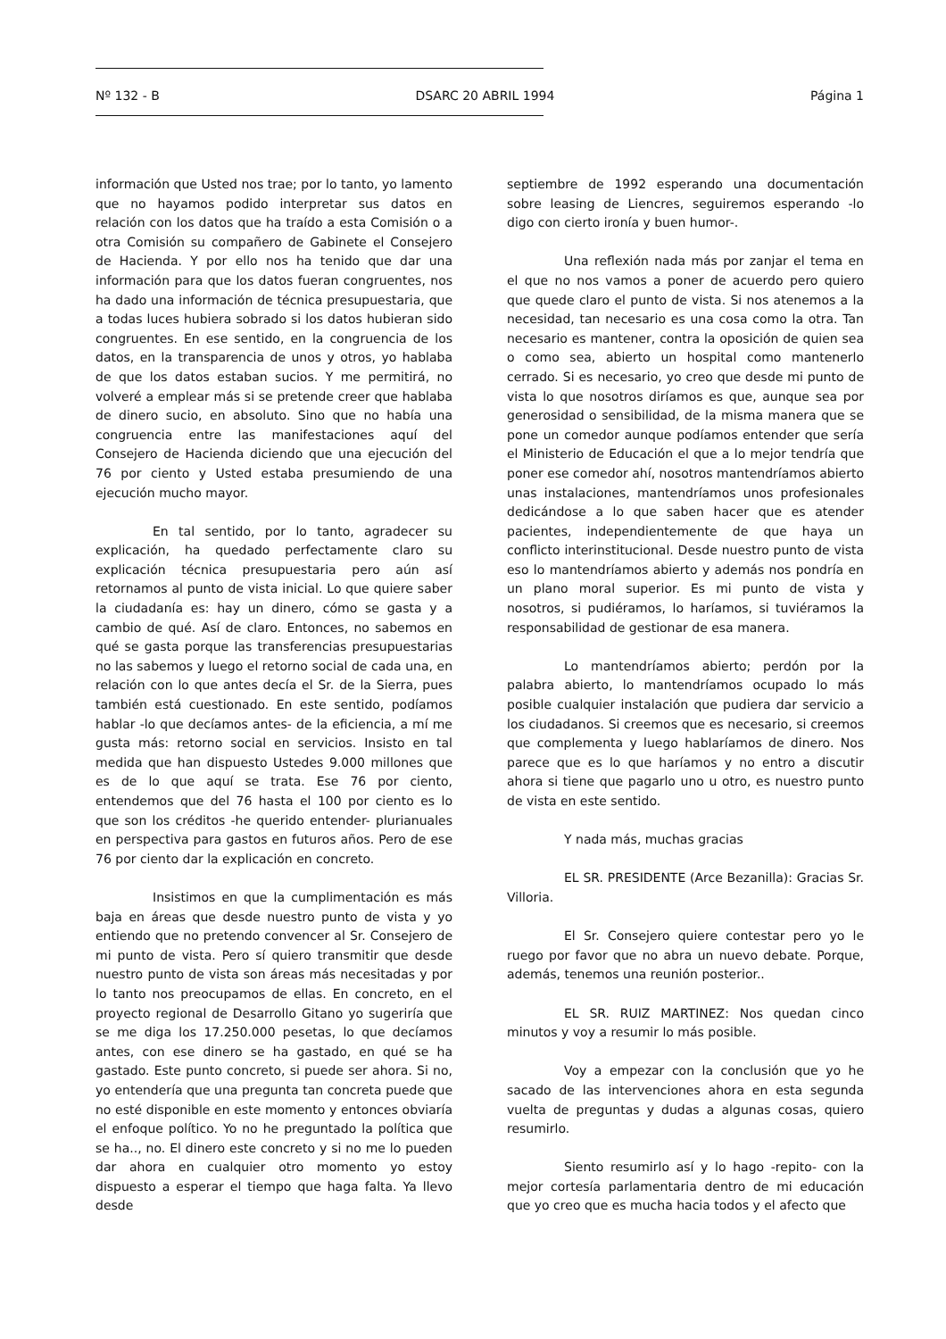Nº 132 - B DSARC 20 ABRIL 1994 Página 1
información que Usted nos trae; por lo tanto, yo lamento que no hayamos podido interpretar sus datos en relación con los datos que ha traído a esta Comisión o a otra Comisión su compañero de Gabinete el Consejero de Hacienda. Y por ello nos ha tenido que dar una información para que los datos fueran congruentes, nos ha dado una información de técnica presupuestaria, que a todas luces hubiera sobrado si los datos hubieran sido congruentes. En ese sentido, en la congruencia de los datos, en la transparencia de unos y otros, yo hablaba de que los datos estaban sucios. Y me permitirá, no volveré a emplear más si se pretende creer que hablaba de dinero sucio, en absoluto. Sino que no había una congruencia entre las manifestaciones aquí del Consejero de Hacienda diciendo que una ejecución del 76 por ciento y Usted estaba presumiendo de una ejecución mucho mayor.
En tal sentido, por lo tanto, agradecer su explicación, ha quedado perfectamente claro su explicación técnica presupuestaria pero aún así retornamos al punto de vista inicial. Lo que quiere saber la ciudadanía es: hay un dinero, cómo se gasta y a cambio de qué. Así de claro. Entonces, no sabemos en qué se gasta porque las transferencias presupuestarias no las sabemos y luego el retorno social de cada una, en relación con lo que antes decía el Sr. de la Sierra, pues también está cuestionado. En este sentido, podíamos hablar -lo que decíamos antes- de la eficiencia, a mí me gusta más: retorno social en servicios. Insisto en tal medida que han dispuesto Ustedes 9.000 millones que es de lo que aquí se trata. Ese 76 por ciento, entendemos que del 76 hasta el 100 por ciento es lo que son los créditos -he querido entender- plurianuales en perspectiva para gastos en futuros años. Pero de ese 76 por ciento dar la explicación en concreto.
Insistimos en que la cumplimentación es más baja en áreas que desde nuestro punto de vista y yo entiendo que no pretendo convencer al Sr. Consejero de mi punto de vista. Pero sí quiero transmitir que desde nuestro punto de vista son áreas más necesitadas y por lo tanto nos preocupamos de ellas. En concreto, en el proyecto regional de Desarrollo Gitano yo sugeriría que se me diga los 17.250.000 pesetas, lo que decíamos antes, con ese dinero se ha gastado, en qué se ha gastado. Este punto concreto, si puede ser ahora. Si no, yo entendería que una pregunta tan concreta puede que no esté disponible en este momento y entonces obviaría el enfoque político. Yo no he preguntado la política que se ha.., no. El dinero este concreto y si no me lo pueden dar ahora en cualquier otro momento yo estoy dispuesto a esperar el tiempo que haga falta. Ya llevo desde
septiembre de 1992 esperando una documentación sobre leasing de Liencres, seguiremos esperando -lo digo con cierto ironía y buen humor-.
Una reflexión nada más por zanjar el tema en el que no nos vamos a poner de acuerdo pero quiero que quede claro el punto de vista. Si nos atenemos a la necesidad, tan necesario es una cosa como la otra. Tan necesario es mantener, contra la oposición de quien sea o como sea, abierto un hospital como mantenerlo cerrado. Si es necesario, yo creo que desde mi punto de vista lo que nosotros diríamos es que, aunque sea por generosidad o sensibilidad, de la misma manera que se pone un comedor aunque podíamos entender que sería el Ministerio de Educación el que a lo mejor tendría que poner ese comedor ahí, nosotros mantendríamos abierto unas instalaciones, mantendríamos unos profesionales dedicándose a lo que saben hacer que es atender pacientes, independientemente de que haya un conflicto interinstitucional. Desde nuestro punto de vista eso lo mantendríamos abierto y además nos pondría en un plano moral superior. Es mi punto de vista y nosotros, si pudiéramos, lo haríamos, si tuviéramos la responsabilidad de gestionar de esa manera.
Lo mantendríamos abierto; perdón por la palabra abierto, lo mantendríamos ocupado lo más posible cualquier instalación que pudiera dar servicio a los ciudadanos. Si creemos que es necesario, si creemos que complementa y luego hablaríamos de dinero. Nos parece que es lo que haríamos y no entro a discutir ahora si tiene que pagarlo uno u otro, es nuestro punto de vista en este sentido.
Y nada más, muchas gracias
EL SR. PRESIDENTE (Arce Bezanilla): Gracias Sr. Villoria.
El Sr. Consejero quiere contestar pero yo le ruego por favor que no abra un nuevo debate. Porque, además, tenemos una reunión posterior..
EL SR. RUIZ MARTINEZ: Nos quedan cinco minutos y voy a resumir lo más posible.
Voy a empezar con la conclusión que yo he sacado de las intervenciones ahora en esta segunda vuelta de preguntas y dudas a algunas cosas, quiero resumirlo.
Siento resumirlo así y lo hago -repito- con la mejor cortesía parlamentaria dentro de mi educación que yo creo que es mucha hacia todos y el afecto que